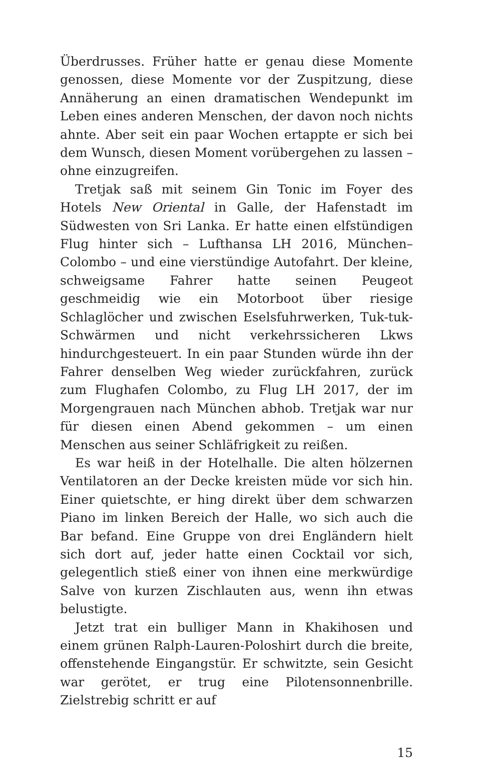Überdrusses. Früher hatte er genau diese Momente genos­sen, diese Momente vor der Zuspitzung, diese Annäherung an einen dramatischen Wendepunkt im Leben eines ande­ren Menschen, der davon noch nichts ahnte. Aber seit ein paar Wochen ertappte er sich bei dem Wunsch, diesen Mo­ment vorübergehen zu lassen – ohne einzugreifen.
Tretjak saß mit seinem Gin Tonic im Foyer des Hotels New Oriental in Galle, der Hafenstadt im Südwesten von Sri Lanka. Er hatte einen elfstündigen Flug hinter sich – Lufthansa LH 2016, München–Colombo – und eine vier­stündige Autofahrt. Der kleine, schweigsame Fahrer hatte seinen Peugeot geschmeidig wie ein Motorboot über rie­sige Schlaglöcher und zwischen Eselsfuhrwerken, Tuk-tuk-Schwärmen und nicht verkehrssicheren Lkws hindurch­gesteuert. In ein paar Stunden würde ihn der Fahrer den­selben Weg wieder zurückfahren, zurück zum Flughafen Colombo, zu Flug LH 2017, der im Morgengrauen nach München abhob. Tretjak war nur für diesen einen Abend gekommen – um einen Menschen aus seiner Schläfrigkeit zu reißen.
Es war heiß in der Hotelhalle. Die alten hölzernen Ven­tilatoren an der Decke kreisten müde vor sich hin. Einer quietschte, er hing direkt über dem schwarzen Piano im linken Bereich der Halle, wo sich auch die Bar befand. Eine Gruppe von drei Engländern hielt sich dort auf, jeder hatte einen Cocktail vor sich, gelegentlich stieß einer von ihnen eine merkwürdige Salve von kurzen Zischlauten aus, wenn ihn etwas belustigte.
Jetzt trat ein bulliger Mann in Khakihosen und einem grünen Ralph-Lauren-Poloshirt durch die breite, offenste­hende Eingangstür. Er schwitzte, sein Gesicht war gerötet, er trug eine Pilotensonnenbrille. Zielstrebig schritt er auf
15